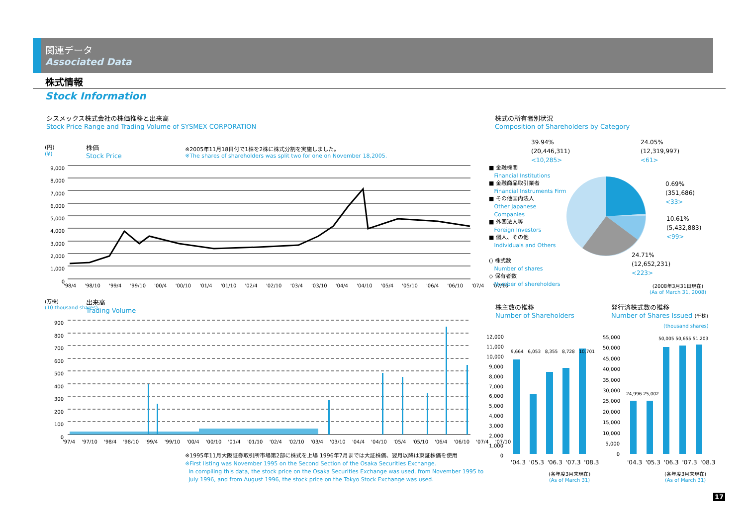関連データ
Associated Data
株式情報
Stock Information
シスメックス株式会社の株価推移と出来高
Stock Price Range and Trading Volume of SYSMEX CORPORATION
(円)
(¥)
株価
Stock Price
※2005年11月18日付で1株を2株に株式分割を実施しました。
※The shares of shareholders was split two for one on November 18,2005.
9,000
8,000
7,000
6,000
5,000
4,000
3,000
2,000
1,000
0
'98/4 '98/10 '99/4 '99/10 '00/4 '00/10 '01/4 '01/10 '02/4 '02/10 '03/4 '03/10 '04/4 '04/10 '05/4 '05/10 '06/4 '06/10 '07/4 '07/10
(万株)
(10 thousand shares)
出来高
Trading Volume
900
800
700
600
500
400
300
200
100
0
'97/4 '97/10 '98/4 '98/10 '99/4 '99/10 '00/4 '00/10 '01/4 '01/10 '02/4 '02/10 '03/4 '03/10 '04/4 '04/10 '05/4 '05/10 '06/4 '06/10 '07/4 '07/10
※1995年11月大阪証券取引所市場第2部に株式を上場 1996年7月までは大証株価、翌月以降は東証株価を使用
※First listing was November 1995 on the Second Section of the Osaka Securities Exchange.
In compiling this data, the stock price on the Osaka Securities Exchange was used, from November 1995 to
July 1996, and from August 1996, the stock price on the Tokyo Stock Exchange was used.
株式の所有者別状況
Composition of Shareholders by Category
■ 金融機関
Financial Institutions
■ 金融商品取引業者
Financial Instruments Firm
■ その他国内法人
Other Japanese
Companies
■ 外国法人等
Foreign Investors
■ 個人、その他
Individuals and Others
() 株式数
Number of shares
◇ 保有者数
Number of shereholders
39.94%
(20,446,311)
<10,285>
24.05%
(12,319,997)
<61>
0.69%
(351,686)
<33>
10.61%
(5,432,883)
<99>
24.71%
(12,652,231)
<223>
(2008年3月31日現在)
(As of March 31, 2008)
株主数の推移
Number of Shareholders
12,000
11,000
10,000
9,000
8,000
7,000
6,000
5,000
4,000
3,000
2,000
1,000
0
9,664 6,053 8,355 8,728 10,701
'04.3 '05.3 '06.3 '07.3 '08.3
(各年度3月末現在)
(As of March 31)
発行済株式数の推移
Number of Shares Issued (千株)
(thousand shares)
55,000
50,000
45,000
40,000
35,000
30,000
25,000
20,000
15,000
10,000
5,000
0
24,996 25,002
50,005 50,655 51,203
'04.3 '05.3 '06.3 '07.3 '08.3
(各年度3月末現在)
(As of March 31)
17